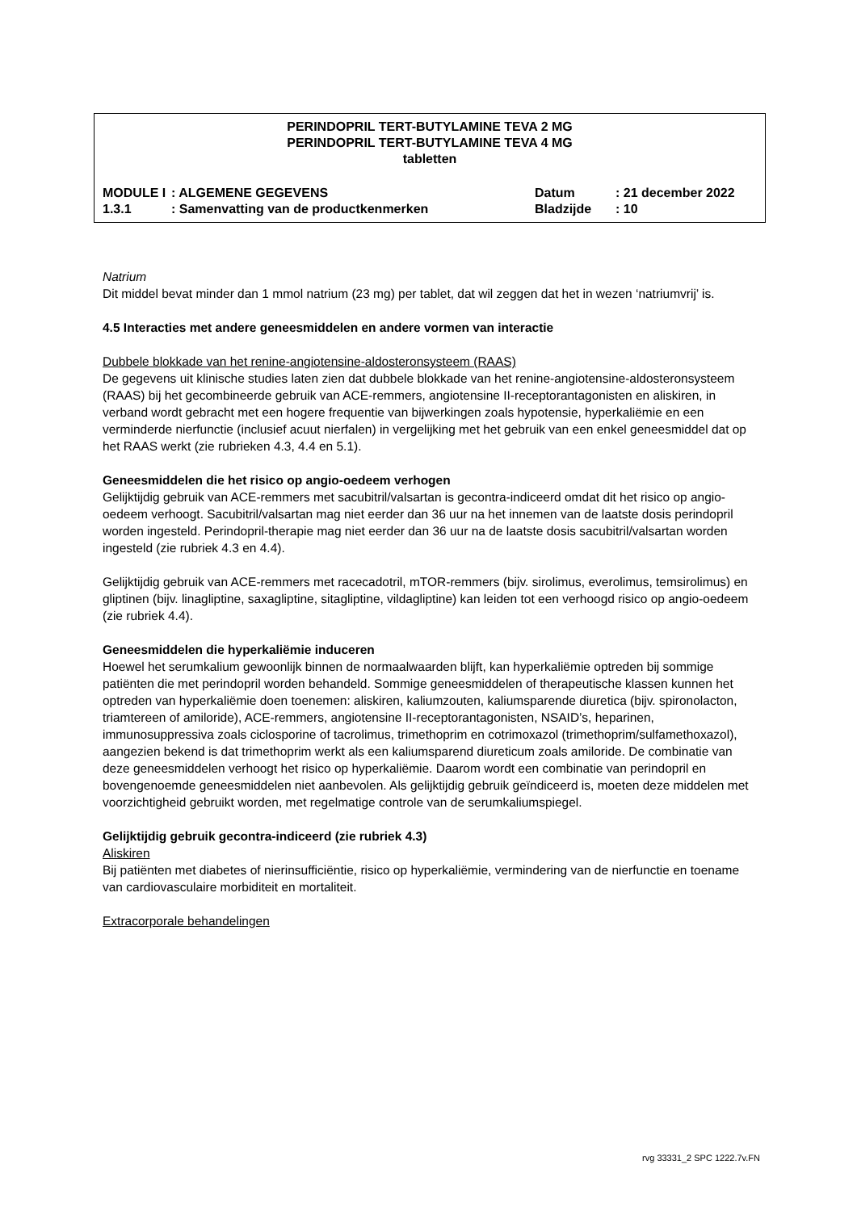PERINDOPRIL TERT-BUTYLAMINE TEVA 2 MG
PERINDOPRIL TERT-BUTYLAMINE TEVA 4 MG
tabletten
| MODULE I | : ALGEMENE GEGEVENS | Datum | : 21 december 2022 |
| 1.3.1 | : Samenvatting van de productkenmerken | Bladzijde | : 10 |
Natrium
Dit middel bevat minder dan 1 mmol natrium (23 mg) per tablet, dat wil zeggen dat het in wezen ‘natriumvrij’ is.
4.5 Interacties met andere geneesmiddelen en andere vormen van interactie
Dubbele blokkade van het renine-angiotensine-aldosteronsysteem (RAAS)
De gegevens uit klinische studies laten zien dat dubbele blokkade van het renine-angiotensine-aldosteronsysteem (RAAS) bij het gecombineerde gebruik van ACE-remmers, angiotensine II-receptorantagonisten en aliskiren, in verband wordt gebracht met een hogere frequentie van bijwerkingen zoals hypotensie, hyperkaliëmie en een verminderde nierfunctie (inclusief acuut nierfalen) in vergelijking met het gebruik van een enkel geneesmiddel dat op het RAAS werkt (zie rubrieken 4.3, 4.4 en 5.1).
Geneesmiddelen die het risico op angio-oedeem verhogen
Gelijktijdig gebruik van ACE-remmers met sacubitril/valsartan is gecontra-indiceerd omdat dit het risico op angio-oedeem verhoogt. Sacubitril/valsartan mag niet eerder dan 36 uur na het innemen van de laatste dosis perindopril worden ingesteld. Perindopril-therapie mag niet eerder dan 36 uur na de laatste dosis sacubitril/valsartan worden ingesteld (zie rubriek 4.3 en 4.4).
Gelijktijdig gebruik van ACE-remmers met racecadotril, mTOR-remmers (bijv. sirolimus, everolimus, temsirolimus) en gliptinen (bijv. linagliptine, saxagliptine, sitagliptine, vildagliptine) kan leiden tot een verhoogd risico op angio-oedeem (zie rubriek 4.4).
Geneesmiddelen die hyperkaliëmie induceren
Hoewel het serumkalium gewoonlijk binnen de normaalwaarden blijft, kan hyperkaliëmie optreden bij sommige patiënten die met perindopril worden behandeld. Sommige geneesmiddelen of therapeutische klassen kunnen het optreden van hyperkaliëmie doen toenemen: aliskiren, kaliumzouten, kaliumsparende diuretica (bijv. spironolacton, triamtereen of amiloride), ACE-remmers, angiotensine II-receptorantagonisten, NSAID’s, heparinen, immunosuppressiva zoals ciclosporine of tacrolimus, trimethoprim en cotrimoxazol (trimethoprim/sulfamethoxazol), aangezien bekend is dat trimethoprim werkt als een kaliumsparend diureticum zoals amiloride. De combinatie van deze geneesmiddelen verhoogt het risico op hyperkaliëmie. Daarom wordt een combinatie van perindopril en bovengenoemde geneesmiddelen niet aanbevolen. Als gelijktijdig gebruik geïndiceerd is, moeten deze middelen met voorzichtigheid gebruikt worden, met regelmatige controle van de serumkaliumspiegel.
Gelijktijdig gebruik gecontra-indiceerd (zie rubriek 4.3)
Aliskiren
Bij patiënten met diabetes of nierinsufficiëntie, risico op hyperkaliëmie, vermindering van de nierfunctie en toename van cardiovasculaire morbiditeit en mortaliteit.
Extracorporale behandelingen
rvg 33331_2 SPC 1222.7v.FN